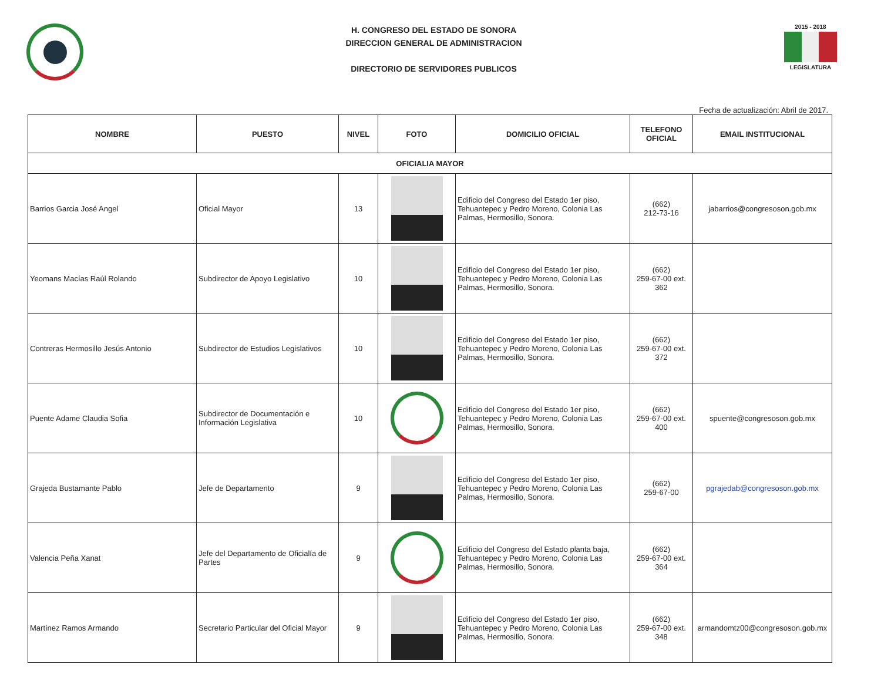H. CONGRESO DEL ESTADO DE SONORA
DIRECCION GENERAL DE ADMINISTRACION
DIRECTORIO DE SERVIDORES PUBLICOS
2015 - 2018
LEGISLATURA
Fecha de actualización: Abril de 2017.
| NOMBRE | PUESTO | NIVEL | FOTO | DOMICILIO OFICIAL | TELEFONO OFICIAL | EMAIL INSTITUCIONAL |
| --- | --- | --- | --- | --- | --- | --- |
| OFICIALIA MAYOR | | | | | | |
| Barrios Garcia José Angel | Oficial Mayor | 13 | | Edificio del Congreso del Estado 1er piso, Tehuantepec y Pedro Moreno, Colonia Las Palmas, Hermosillo, Sonora. | (662) 212-73-16 | jabarrios@congresoson.gob.mx |
| Yeomans Macías Raúl Rolando | Subdirector de Apoyo Legislativo | 10 | | Edificio del Congreso del Estado 1er piso, Tehuantepec y Pedro Moreno, Colonia Las Palmas, Hermosillo, Sonora. | (662) 259-67-00 ext. 362 | |
| Contreras Hermosillo Jesús Antonio | Subdirector de Estudios Legislativos | 10 | | Edificio del Congreso del Estado 1er piso, Tehuantepec y Pedro Moreno, Colonia Las Palmas, Hermosillo, Sonora. | (662) 259-67-00 ext. 372 | |
| Puente Adame Claudia Sofia | Subdirector de Documentación e Información Legislativa | 10 | | Edificio del Congreso del Estado 1er piso, Tehuantepec y Pedro Moreno, Colonia Las Palmas, Hermosillo, Sonora. | (662) 259-67-00 ext. 400 | spuente@congresoson.gob.mx |
| Grajeda Bustamante Pablo | Jefe de Departamento | 9 | | Edificio del Congreso del Estado 1er piso, Tehuantepec y Pedro Moreno, Colonia Las Palmas, Hermosillo, Sonora. | (662) 259-67-00 | pgrajedab@congresoson.gob.mx |
| Valencia Peña Xanat | Jefe del Departamento de Oficialía de Partes | 9 | | Edificio del Congreso del Estado planta baja, Tehuantepec y Pedro Moreno, Colonia Las Palmas, Hermosillo, Sonora. | (662) 259-67-00 ext. 364 | |
| Martínez Ramos Armando | Secretario Particular del Oficial Mayor | 9 | | Edificio del Congreso del Estado 1er piso, Tehuantepec y Pedro Moreno, Colonia Las Palmas, Hermosillo, Sonora. | (662) 259-67-00 ext. 348 | armandomtz00@congresoson.gob.mx |